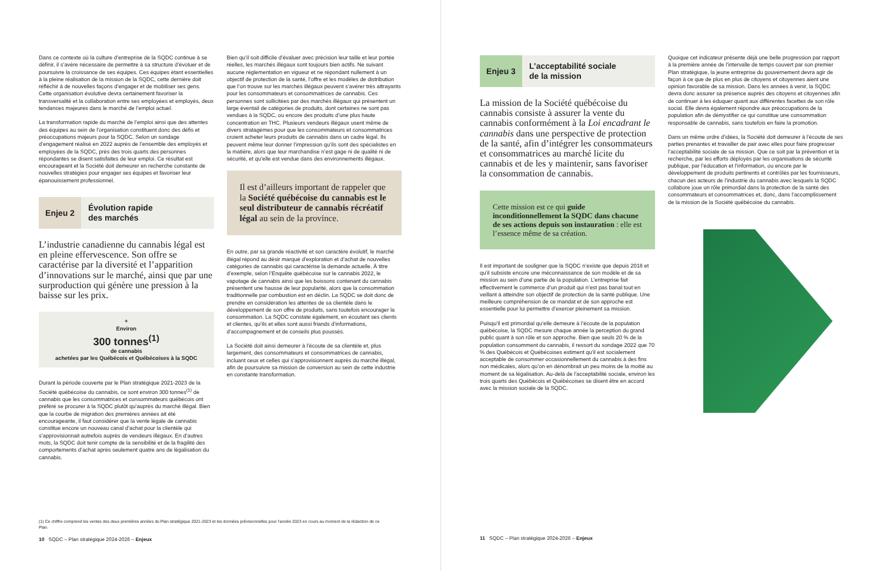Dans ce contexte où la culture d’entreprise de la SQDC continue à se définir, il s’avère nécessaire de permettre à sa structure d’évoluer et de poursuivre la croissance de ses équipes. Ces équipes étant essentielles à la pleine réalisation de la mission de la SQDC, cette dernière doit réfléchir à de nouvelles façons d’engager et de mobiliser ses gens. Cette organisation évolutive devra certainement favoriser la transversalité et la collaboration entre ses employées et employés, deux tendances majeures dans le marché de l’emploi actuel.
La transformation rapide du marché de l’emploi ainsi que des attentes des équipes au sein de l’organisation constituent donc des défis et préoccupations majeurs pour la SQDC. Selon un sondage d’engagement réalisé en 2022 auprès de l’ensemble des employés et employées de la SQDC, près des trois quarts des personnes répondantes se disent satisfaites de leur emploi. Ce résultat est encourageant et la Société doit demeurer en recherche constante de nouvelles stratégies pour engager ses équipes et favoriser leur épanouissement professionnel.
Enjeu 2
Évolution rapide
des marchés
L’industrie canadienne du cannabis légal est en pleine effervescence. Son offre se caractérise par la diversité et l’apparition d’innovations sur le marché, ainsi que par une surproduction qui génère une pression à la baisse sur les prix.
+
Environ
300 tonnes<sup>(1)</sup>
de cannabis
achetées par les Québécois et Québécoises à la SQDC
Durant la période couverte par le Plan stratégique 2021-2023 de la Société québécoise du cannabis, ce sont environ 300 tonnes<sup>(1)</sup> de cannabis que les consommatrices et consommateurs québécois ont préféré se procurer à la SQDC plutôt qu’auprès du marché illégal. Bien que la courbe de migration des premières années ait été encourageante, il faut considérer que la vente légale de cannabis constitue encore un nouveau canal d’achat pour la clientèle qui s’approvisionnait autrefois auprès de vendeurs illégaux. En d’autres mots, la SQDC doit tenir compte de la sensibilité et de la fragilité des comportements d’achat après seulement quatre ans de légalisation du cannabis.
Bien qu’il soit difficile d’évaluer avec précision leur taille et leur portée réelles, les marchés illégaux sont toujours bien actifs. Ne suivant aucune réglementation en vigueur et ne répondant nullement à un objectif de protection de la santé, l’offre et les modèles de distribution que l’on trouve sur les marchés illégaux peuvent s’avérer très attrayants pour les consommateurs et consommatrices de cannabis. Ces personnes sont sollicitées par des marchés illégaux qui présentent un large éventail de catégories de produits, dont certaines ne sont pas vendues à la SQDC, ou encore des produits d’une plus haute concentration en THC. Plusieurs vendeurs illégaux usent même de divers stratagèmes pour que les consommateurs et consommatrices croient acheter leurs produits de cannabis dans un cadre légal. Ils peuvent même leur donner l’impression qu’ils sont des spécialistes en la matière, alors que leur marchandise n’est gage ni de qualité ni de sécurité, et qu’elle est vendue dans des environnements illégaux.
Il est d’ailleurs important de rappeler que la Société québécoise du cannabis est le seul distributeur de cannabis récréatif légal au sein de la province.
En outre, par sa grande réactivité et son caractère évolutif, le marché illégal répond au désir marqué d’exploration et d’achat de nouvelles catégories de cannabis qui caractérise la demande actuelle. À titre d’exemple, selon l’Enquête québécoise sur le cannabis 2022, le vapotage de cannabis ainsi que les boissons contenant du cannabis présentent une hausse de leur popularité, alors que la consommation traditionnelle par combustion est en déclin. La SQDC se doit donc de prendre en considération les attentes de sa clientèle dans le développement de son offre de produits, sans toutefois encourager la consommation. La SQDC constate également, en écoutant ses clients et clientes, qu’ils et elles sont aussi friands d’informations, d’accompagnement et de conseils plus poussés.
La Société doit ainsi demeurer à l’écoute de sa clientèle et, plus largement, des consommateurs et consommatrices de cannabis, incluant ceux et celles qui s’approvisionnent auprès du marché illégal, afin de poursuivre sa mission de conversion au sein de cette industrie en constante transformation.
(1) Ce chiffre comprend les ventes des deux premières années du Plan stratégique 2021-2023 et les données prévisionnelles pour l’année 2023 en cours au moment de la rédaction de ce Plan.
10 SQDC – Plan stratégique 2024-2026 – Enjeux
Enjeu 3
L’acceptabilité sociale
de la mission
La mission de la Société québécoise du cannabis consiste à assurer la vente du cannabis conformément à la Loi encadrant le cannabis dans une perspective de protection de la santé, afin d’intégrer les consommateurs et consommatrices au marché licite du cannabis et de les y maintenir, sans favoriser la consommation de cannabis.
Cette mission est ce qui guide inconditionnellement la SQDC dans chacune de ses actions depuis son instauration : elle est l’essence même de sa création.
Il est important de souligner que la SQDC n’existe que depuis 2018 et qu’il subsiste encore une méconnaissance de son modèle et de sa mission au sein d’une partie de la population. L’entreprise fait effectivement le commerce d’un produit qui n’est pas banal tout en veillant à atteindre son objectif de protection de la santé publique. Une meilleure compréhension de ce mandat et de son approche est essentielle pour lui permettre d’exercer pleinement sa mission.
Puisqu’il est primordial qu’elle demeure à l’écoute de la population québécoise, la SQDC mesure chaque année la perception du grand public quant à son rôle et son approche. Bien que seuls 20 % de la population consomment du cannabis, il ressort du sondage 2022 que 70 % des Québécois et Québécoises estiment qu’il est socialement acceptable de consommer occasionnellement du cannabis à des fins non médicales, alors qu’on en dénombrait un peu moins de la moitié au moment de sa légalisation. Au-delà de l’acceptabilité sociale, environ les trois quarts des Québécois et Québécoises se disent être en accord avec la mission sociale de la SQDC.
Quoique cet indicateur présente déjà une belle progression par rapport à la première année de l’intervalle de temps couvert par son premier Plan stratégique, la jeune entreprise du gouvernement devra agir de façon à ce que de plus en plus de citoyens et citoyennes aient une opinion favorable de sa mission. Dans les années à venir, la SQDC devra donc assurer sa présence auprès des citoyens et citoyennes afin de continuer à les éduquer quant aux différentes facettes de son rôle social. Elle devra également répondre aux préoccupations de la population afin de démystifier ce qui constitue une consommation responsable de cannabis, sans toutefois en faire la promotion.
Dans un même ordre d’idées, la Société doit demeurer à l’écoute de ses parties prenantes et travailler de pair avec elles pour faire progresser l’acceptabilité sociale de sa mission. Que ce soit par la prévention et la recherche, par les efforts déployés par les organisations de sécurité publique, par l’éducation et l’information, ou encore par le développement de produits pertinents et contrôlés par les fournisseurs, chacun des acteurs de l’industrie du cannabis avec lesquels la SQDC collabore joue un rôle primordial dans la protection de la santé des consommateurs et consommatrices et, donc, dans l’accomplissement de la mission de la Société québécoise du cannabis.
11 SQDC – Plan stratégique 2024-2026 – Enjeux